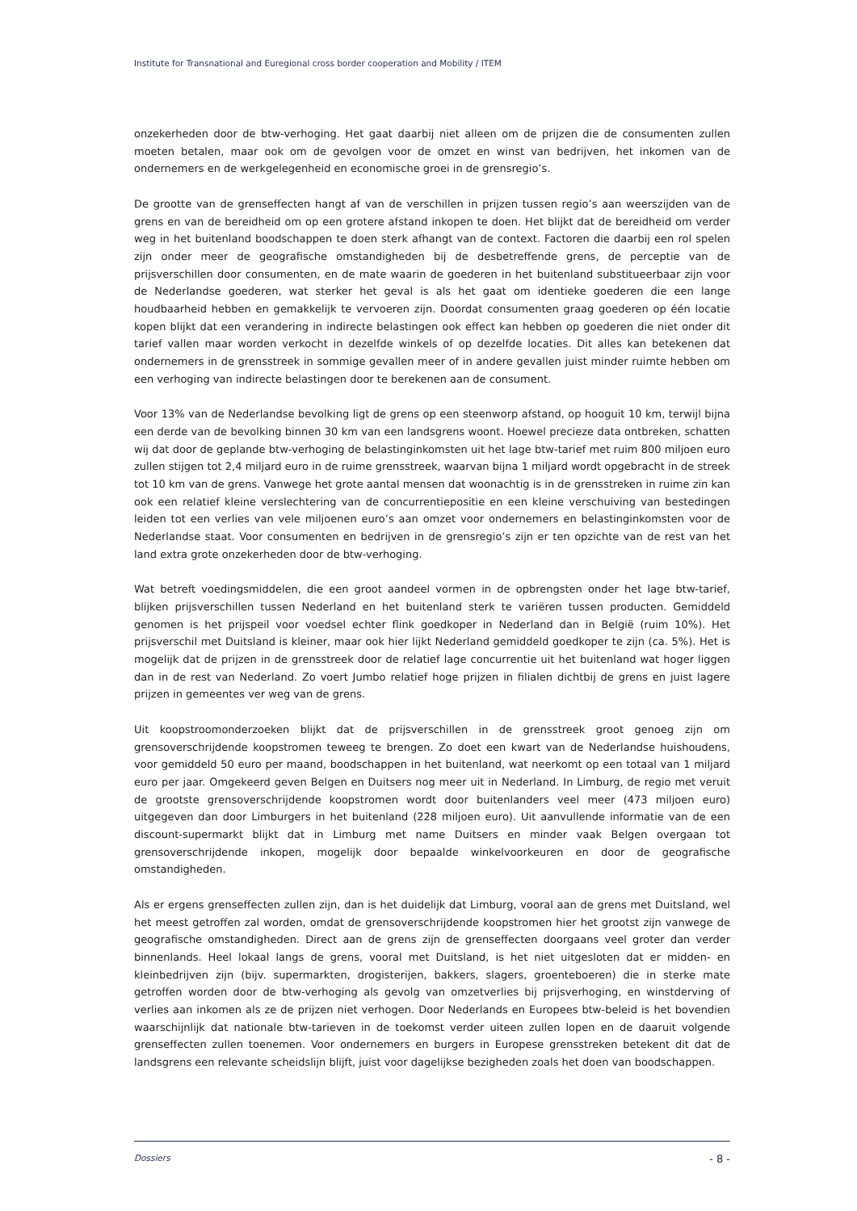Institute for Transnational and Euregional cross border cooperation and Mobility / ITEM
onzekerheden door de btw-verhoging. Het gaat daarbij niet alleen om de prijzen die de consumenten zullen moeten betalen, maar ook om de gevolgen voor de omzet en winst van bedrijven, het inkomen van de ondernemers en de werkgelegenheid en economische groei in de grensregio’s.
De grootte van de grenseffecten hangt af van de verschillen in prijzen tussen regio’s aan weerszijden van de grens en van de bereidheid om op een grotere afstand inkopen te doen. Het blijkt dat de bereidheid om verder weg in het buitenland boodschappen te doen sterk afhangt van de context. Factoren die daarbij een rol spelen zijn onder meer de geografische omstandigheden bij de desbetreffende grens, de perceptie van de prijsverschillen door consumenten, en de mate waarin de goederen in het buitenland substitueerbaar zijn voor de Nederlandse goederen, wat sterker het geval is als het gaat om identieke goederen die een lange houdbaarheid hebben en gemakkelijk te vervoeren zijn. Doordat consumenten graag goederen op één locatie kopen blijkt dat een verandering in indirecte belastingen ook effect kan hebben op goederen die niet onder dit tarief vallen maar worden verkocht in dezelfde winkels of op dezelfde locaties. Dit alles kan betekenen dat ondernemers in de grensstreek in sommige gevallen meer of in andere gevallen juist minder ruimte hebben om een verhoging van indirecte belastingen door te berekenen aan de consument.
Voor 13% van de Nederlandse bevolking ligt de grens op een steenworp afstand, op hooguit 10 km, terwijl bijna een derde van de bevolking binnen 30 km van een landsgrens woont. Hoewel precieze data ontbreken, schatten wij dat door de geplande btw-verhoging de belastinginkomsten uit het lage btw-tarief met ruim 800 miljoen euro zullen stijgen tot 2,4 miljard euro in de ruime grensstreek, waarvan bijna 1 miljard wordt opgebracht in de streek tot 10 km van de grens. Vanwege het grote aantal mensen dat woonachtig is in de grensstreken in ruime zin kan ook een relatief kleine verslechtering van de concurrentiepositie en een kleine verschuiving van bestedingen leiden tot een verlies van vele miljoenen euro’s aan omzet voor ondernemers en belastinginkomsten voor de Nederlandse staat. Voor consumenten en bedrijven in de grensregio’s zijn er ten opzichte van de rest van het land extra grote onzekerheden door de btw-verhoging.
Wat betreft voedingsmiddelen, die een groot aandeel vormen in de opbrengsten onder het lage btw-tarief, blijken prijsverschillen tussen Nederland en het buitenland sterk te variëren tussen producten. Gemiddeld genomen is het prijspeil voor voedsel echter flink goedkoper in Nederland dan in België (ruim 10%). Het prijsverschil met Duitsland is kleiner, maar ook hier lijkt Nederland gemiddeld goedkoper te zijn (ca. 5%). Het is mogelijk dat de prijzen in de grensstreek door de relatief lage concurrentie uit het buitenland wat hoger liggen dan in de rest van Nederland. Zo voert Jumbo relatief hoge prijzen in filialen dichtbij de grens en juist lagere prijzen in gemeentes ver weg van de grens.
Uit koopstroomonderzoeken blijkt dat de prijsverschillen in de grensstreek groot genoeg zijn om grensoverschrijdende koopstromen teweeg te brengen. Zo doet een kwart van de Nederlandse huishoudens, voor gemiddeld 50 euro per maand, boodschappen in het buitenland, wat neerkomt op een totaal van 1 miljard euro per jaar. Omgekeerd geven Belgen en Duitsers nog meer uit in Nederland. In Limburg, de regio met veruit de grootste grensoverschrijdende koopstromen wordt door buitenlanders veel meer (473 miljoen euro) uitgegeven dan door Limburgers in het buitenland (228 miljoen euro). Uit aanvullende informatie van de een discount-supermarkt blijkt dat in Limburg met name Duitsers en minder vaak Belgen overgaan tot grensoverschrijdende inkopen, mogelijk door bepaalde winkelvoorkeuren en door de geografische omstandigheden.
Als er ergens grenseffecten zullen zijn, dan is het duidelijk dat Limburg, vooral aan de grens met Duitsland, wel het meest getroffen zal worden, omdat de grensoverschrijdende koopstromen hier het grootst zijn vanwege de geografische omstandigheden. Direct aan de grens zijn de grenseffecten doorgaans veel groter dan verder binnenlands. Heel lokaal langs de grens, vooral met Duitsland, is het niet uitgesloten dat er midden- en kleinbedrijven zijn (bijv. supermarkten, drogisterijen, bakkers, slagers, groenteboeren) die in sterke mate getroffen worden door de btw-verhoging als gevolg van omzetverlies bij prijsverhoging, en winstderving of verlies aan inkomen als ze de prijzen niet verhogen. Door Nederlands en Europees btw-beleid is het bovendien waarschijnlijk dat nationale btw-tarieven in de toekomst verder uiteen zullen lopen en de daaruit volgende grenseffecten zullen toenemen. Voor ondernemers en burgers in Europese grensstreken betekent dit dat de landsgrens een relevante scheidslijn blijft, juist voor dagelijkse bezigheden zoals het doen van boodschappen.
Dossiers - 8 -